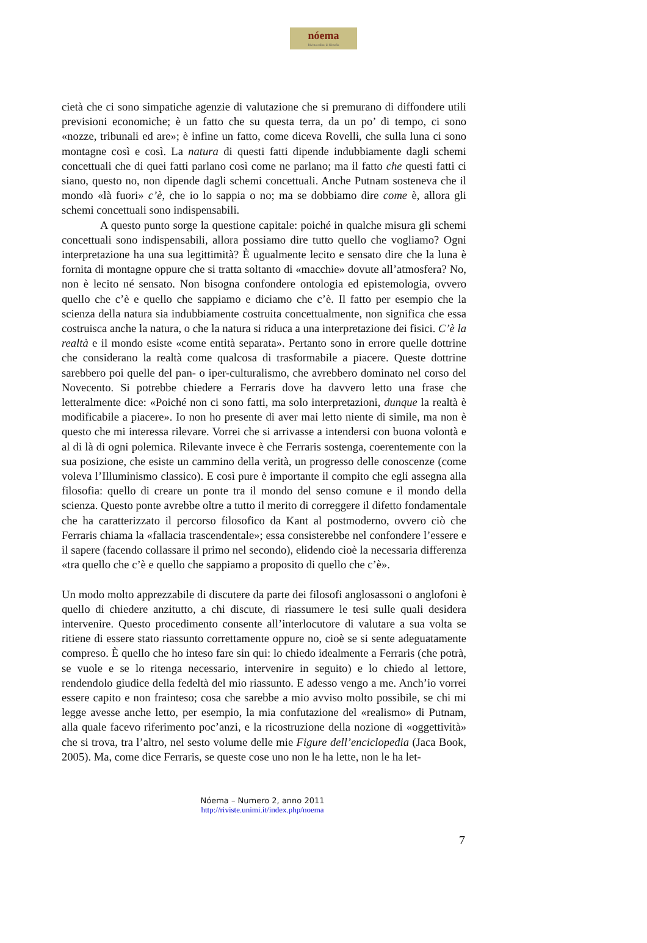nóema
Rivista online di filosofia
cietà che ci sono simpatiche agenzie di valutazione che si premurano di diffondere utili previsioni economiche; è un fatto che su questa terra, da un po’ di tempo, ci sono «nozze, tribunali ed are»; è infine un fatto, come diceva Rovelli, che sulla luna ci sono montagne così e così. La natura di questi fatti dipende indubbiamente dagli schemi concettuali che di quei fatti parlano così come ne parlano; ma il fatto che questi fatti ci siano, questo no, non dipende dagli schemi concettuali. Anche Putnam sosteneva che il mondo «là fuori» c’è, che io lo sappia o no; ma se dobbiamo dire come è, allora gli schemi concettuali sono indispensabili.
A questo punto sorge la questione capitale: poiché in qualche misura gli schemi concettuali sono indispensabili, allora possiamo dire tutto quello che vogliamo? Ogni interpretazione ha una sua legittimità? È ugualmente lecito e sensato dire che la luna è fornita di montagne oppure che si tratta soltanto di «macchie» dovute all’atmosfera? No, non è lecito né sensato. Non bisogna confondere ontologia ed epistemologia, ovvero quello che c’è e quello che sappiamo e diciamo che c’è. Il fatto per esempio che la scienza della natura sia indubbiamente costruita concettualmente, non significa che essa costruisca anche la natura, o che la natura si riduca a una interpretazione dei fisici. C’è la realtà e il mondo esiste «come entità separata». Pertanto sono in errore quelle dottrine che considerano la realtà come qualcosa di trasformabile a piacere. Queste dottrine sarebbero poi quelle del pan- o iper-culturalismo, che avrebbero dominato nel corso del Novecento. Si potrebbe chiedere a Ferraris dove ha davvero letto una frase che letteralmente dice: «Poiché non ci sono fatti, ma solo interpretazioni, dunque la realtà è modificabile a piacere». Io non ho presente di aver mai letto niente di simile, ma non è questo che mi interessa rilevare. Vorrei che si arrivasse a intendersi con buona volontà e al di là di ogni polemica. Rilevante invece è che Ferraris sostenga, coerentemente con la sua posizione, che esiste un cammino della verità, un progresso delle conoscenze (come voleva l’Illuminismo classico). E così pure è importante il compito che egli assegna alla filosofia: quello di creare un ponte tra il mondo del senso comune e il mondo della scienza. Questo ponte avrebbe oltre a tutto il merito di correggere il difetto fondamentale che ha caratterizzato il percorso filosofico da Kant al postmoderno, ovvero ciò che Ferraris chiama la «fallacia trascendentale»; essa consisterebbe nel confondere l’essere e il sapere (facendo collassare il primo nel secondo), elidendo cioè la necessaria differenza «tra quello che c’è e quello che sappiamo a proposito di quello che c’è».
Un modo molto apprezzabile di discutere da parte dei filosofi anglosassoni o anglofoni è quello di chiedere anzitutto, a chi discute, di riassumere le tesi sulle quali desidera intervenire. Questo procedimento consente all’interlocutore di valutare a sua volta se ritiene di essere stato riassunto correttamente oppure no, cioè se si sente adeguatamente compreso. È quello che ho inteso fare sin qui: lo chiedo idealmente a Ferraris (che potrà, se vuole e se lo ritenga necessario, intervenire in seguito) e lo chiedo al lettore, rendendolo giudice della fedeltà del mio riassunto. E adesso vengo a me. Anch’io vorrei essere capito e non frainteso; cosa che sarebbe a mio avviso molto possibile, se chi mi legge avesse anche letto, per esempio, la mia confutazione del «realismo» di Putnam, alla quale facevo riferimento poc’anzi, e la ricostruzione della nozione di «oggettività» che si trova, tra l’altro, nel sesto volume delle mie Figure dell’enciclopedia (Jaca Book, 2005). Ma, come dice Ferraris, se queste cose uno non le ha lette, non le ha let-
Nóema – Numero 2, anno 2011
http://riviste.unimi.it/index.php/noema
7